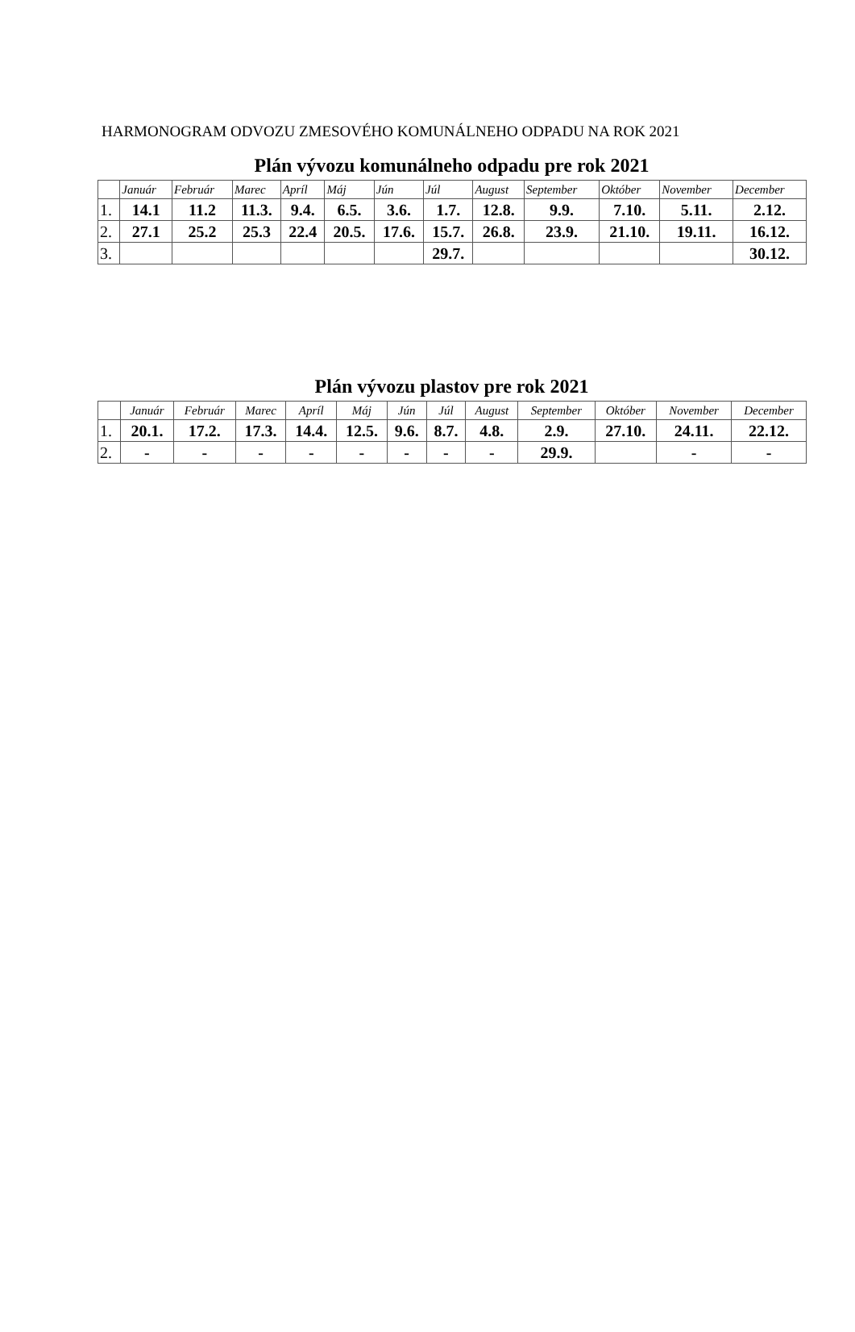HARMONOGRAM ODVOZU ZMESOVÉHO KOMUNÁLNEHO ODPADU NA ROK 2021
Plán vývozu komunálneho odpadu pre rok 2021
| | Január | Február | Marec | Apríl | Máj | Jún | Júl | August | September | Október | November | December |
| --- | --- | --- | --- | --- | --- | --- | --- | --- | --- | --- | --- | --- |
| 1. | 14.1 | 11.2 | 11.3. | 9.4. | 6.5. | 3.6. | 1.7. | 12.8. | 9.9. | 7.10. | 5.11. | 2.12. |
| 2. | 27.1 | 25.2 | 25.3 | 22.4 | 20.5. | 17.6. | 15.7. | 26.8. | 23.9. | 21.10. | 19.11. | 16.12. |
| 3. | | | | | | | 29.7. | | | | | 30.12. |
Plán vývozu plastov pre rok 2021
| | Január | Február | Marec | Apríl | Máj | Jún | Júl | August | September | Október | November | December |
| --- | --- | --- | --- | --- | --- | --- | --- | --- | --- | --- | --- | --- |
| 1. | 20.1. | 17.2. | 17.3. | 14.4. | 12.5. | 9.6. | 8.7. | 4.8. | 2.9. | 27.10. | 24.11. | 22.12. |
| 2. | - | - | - | - | - | - | - | - | 29.9. | | - | - |